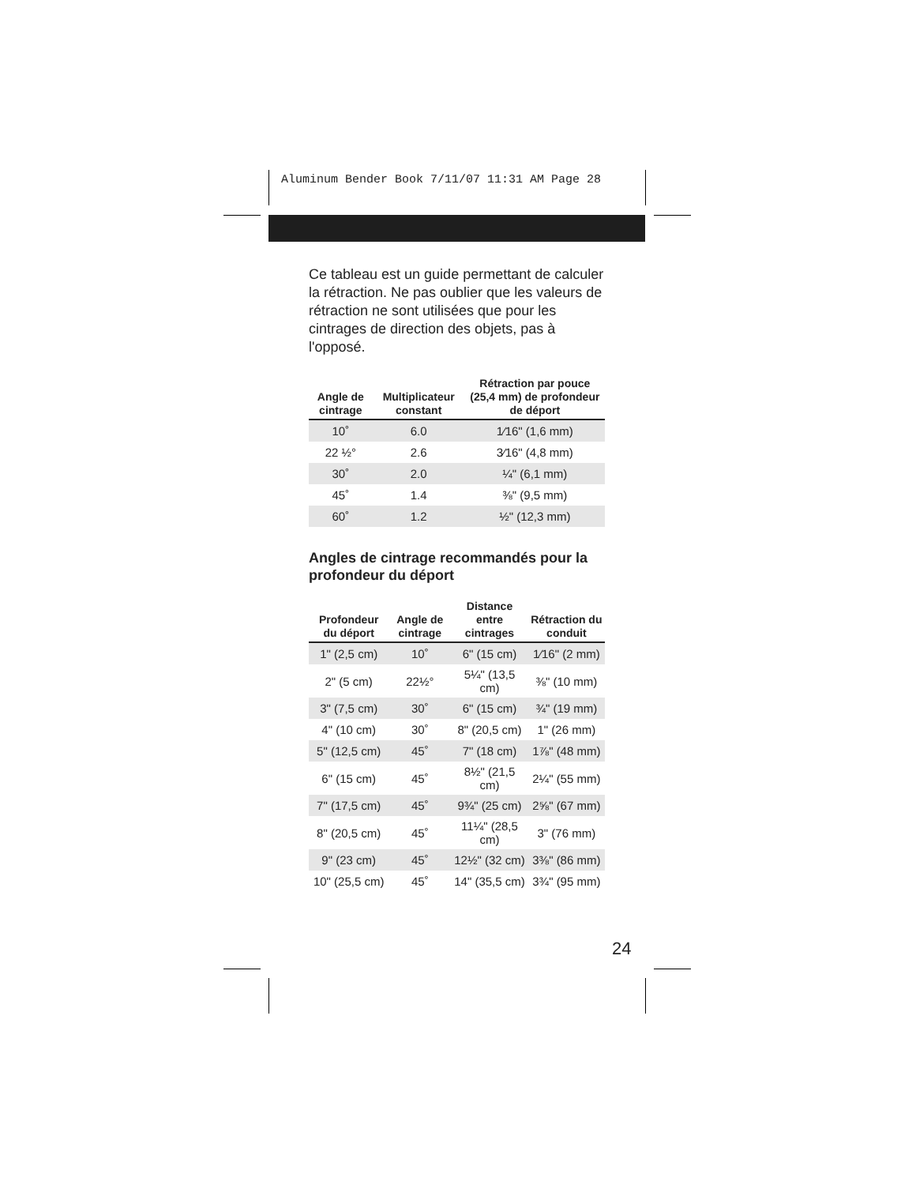Aluminum Bender Book 7/11/07 11:31 AM Page 28
Ce tableau est un guide permettant de calculer la rétraction. Ne pas oublier que les valeurs de rétraction ne sont utilisées que pour les cintrages de direction des objets, pas à l'opposé.
| Angle de cintrage | Multiplicateur constant | Rétraction par pouce (25,4 mm) de profondeur de déport |
| --- | --- | --- |
| 10˚ | 6.0 | 1⁄16" (1,6 mm) |
| 22 ½° | 2.6 | 3⁄16" (4,8 mm) |
| 30˚ | 2.0 | ¼" (6,1 mm) |
| 45˚ | 1.4 | ⅜" (9,5 mm) |
| 60˚ | 1.2 | ½" (12,3 mm) |
Angles de cintrage recommandés pour la profondeur du déport
| Profondeur du déport | Angle de cintrage | Distance entre cintrages | Rétraction du conduit |
| --- | --- | --- | --- |
| 1" (2,5 cm) | 10˚ | 6" (15 cm) | 1⁄16" (2 mm) |
| 2" (5 cm) | 22½° | 5¼" (13,5 cm) | ⅜" (10 mm) |
| 3" (7,5 cm) | 30˚ | 6" (15 cm) | ¾" (19 mm) |
| 4" (10 cm) | 30˚ | 8" (20,5 cm) | 1" (26 mm) |
| 5" (12,5 cm) | 45˚ | 7" (18 cm) | 1⅞" (48 mm) |
| 6" (15 cm) | 45˚ | 8½" (21,5 cm) | 2¼" (55 mm) |
| 7" (17,5 cm) | 45˚ | 9¾" (25 cm) | 2⅝" (67 mm) |
| 8" (20,5 cm) | 45˚ | 11¼" (28,5 cm) | 3" (76 mm) |
| 9" (23 cm) | 45˚ | 12½" (32 cm) | 3⅜" (86 mm) |
| 10" (25,5 cm) | 45˚ | 14" (35,5 cm) | 3¾" (95 mm) |
24